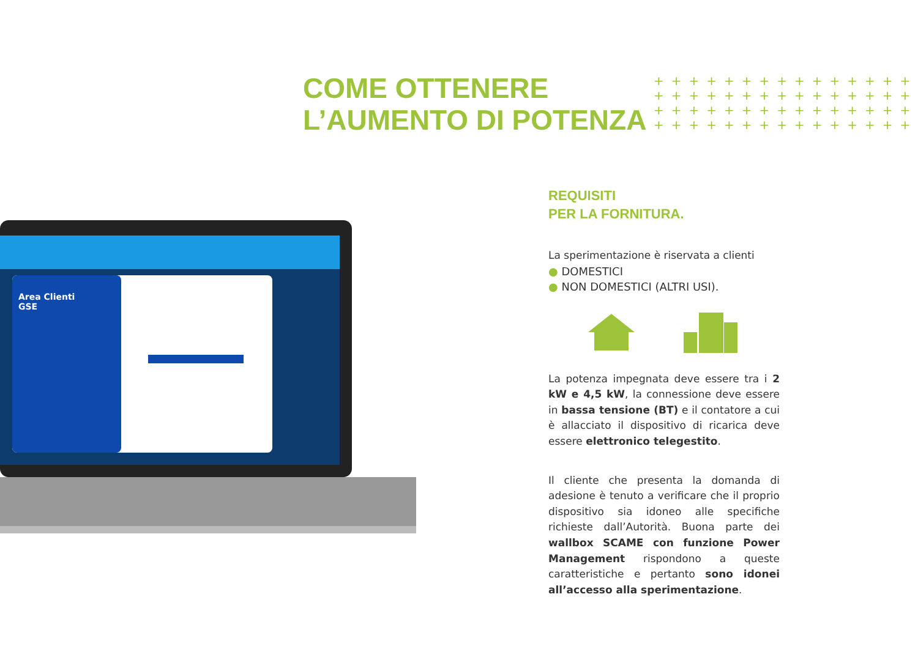COME OTTENERE
L’AUMENTO DI POTENZA
+++++++++++++++ +++++++++++++++ +++++++++++++++ +++++++++++++++
Area Clienti
GSE
REQUISITI
PER LA FORNITURA.
La sperimentazione è riservata a clienti
● DOMESTICI
● NON DOMESTICI (ALTRI USI).
La potenza impegnata deve essere tra i 2 kW e 4,5 kW, la connessione deve essere in bassa tensione (BT) e il contatore a cui è allacciato il dispositivo di ricarica deve essere elettronico telegestito.
Il cliente che presenta la domanda di adesione è tenuto a verificare che il proprio dispositivo sia idoneo alle specifiche richieste dall’Autorità. Buona parte dei wallbox SCAME con funzione Power Management rispondono a queste caratteristiche e pertanto sono idonei all’accesso alla sperimentazione.